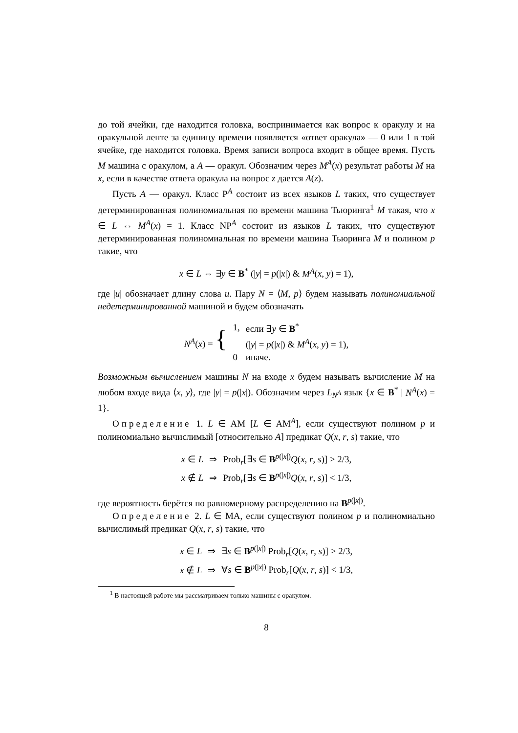до той ячейки, где находится головка, воспринимается как вопрос к оракулу и на оракульной ленте за единицу времени появляется «ответ оракула» — 0 или 1 в той ячейке, где находится головка. Время записи вопроса входит в общее время. Пусть M машина с оракулом, а A — оракул. Обозначим через M<sup>A</sup>(x) результат работы M на x, если в качестве ответа оракула на вопрос z дается A(z).
Пусть A — оракул. Класс P<sup>A</sup> состоит из всех языков L таких, что существует детерминированная полиномиальная по времени машина Тьюринга<sup>1</sup> M такая, что x ∈ L ⇔ M<sup>A</sup>(x) = 1. Класс NP<sup>A</sup> состоит из языков L таких, что существуют детерминированная полиномиальная по времени машина Тьюринга M и полином p такие, что
x ∈ L ⇔ ∃y ∈ B<sup>*</sup> (|y| = p(|x|) & M<sup>A</sup>(x, y) = 1),
где |u| обозначает длину слова u. Пару N = ⟨M, p⟩ будем называть полиномиальной недетерминированной машиной и будем обозначать
| N<sup>A</sup> ( x ) = { | 1, | если ∃ y ∈ B<sup>*</sup> |
| | | (/ y / = p (/ x /) & M<sup>A</sup> ( x , y ) = 1), |
| | 0 | иначе. |
Возможным вычислением машины N на входе x будем называть вычисление M на любом входе вида ⟨x, y⟩, где |y| = p(|x|). Обозначим через L<sub>N<sup>A</sup></sub> язык {x ∈ B<sup>*</sup> | N<sup>A</sup>(x) = 1}.
Определение 1. L ∈ AM [L ∈ AM<sup>A</sup>], если существуют полином p и полиномиально вычислимый [относительно A] предикат Q(x, r, s) такие, что
| x ∈ L | ⇒ | Prob<sub>r</sub>[∃ s ∈ B<sup>p(/x/)</sup> Q ( x , r , s )] > 2/3, |
| x ∉ L | ⇒ | Prob<sub>r</sub>[∃ s ∈ B<sup>p(/x/)</sup> Q ( x , r , s )] < 1/3, |
где вероятность берётся по равномерному распределению на B<sup>p(|x|)</sup>.
Определение 2. L ∈ MA, если существуют полином p и полиномиально вычислимый предикат Q(x, r, s) такие, что
| x ∈ L | ⇒ | ∃ s ∈ B<sup>p(/x/)</sup> Prob<sub>r</sub>[ Q ( x , r , s )] > 2/3, |
| x ∉ L | ⇒ | ∀ s ∈ B<sup>p(/x/)</sup> Prob<sub>r</sub>[ Q ( x , r , s )] < 1/3, |
<sup>1</sup> В настоящей работе мы рассматриваем только машины с оракулом.
8